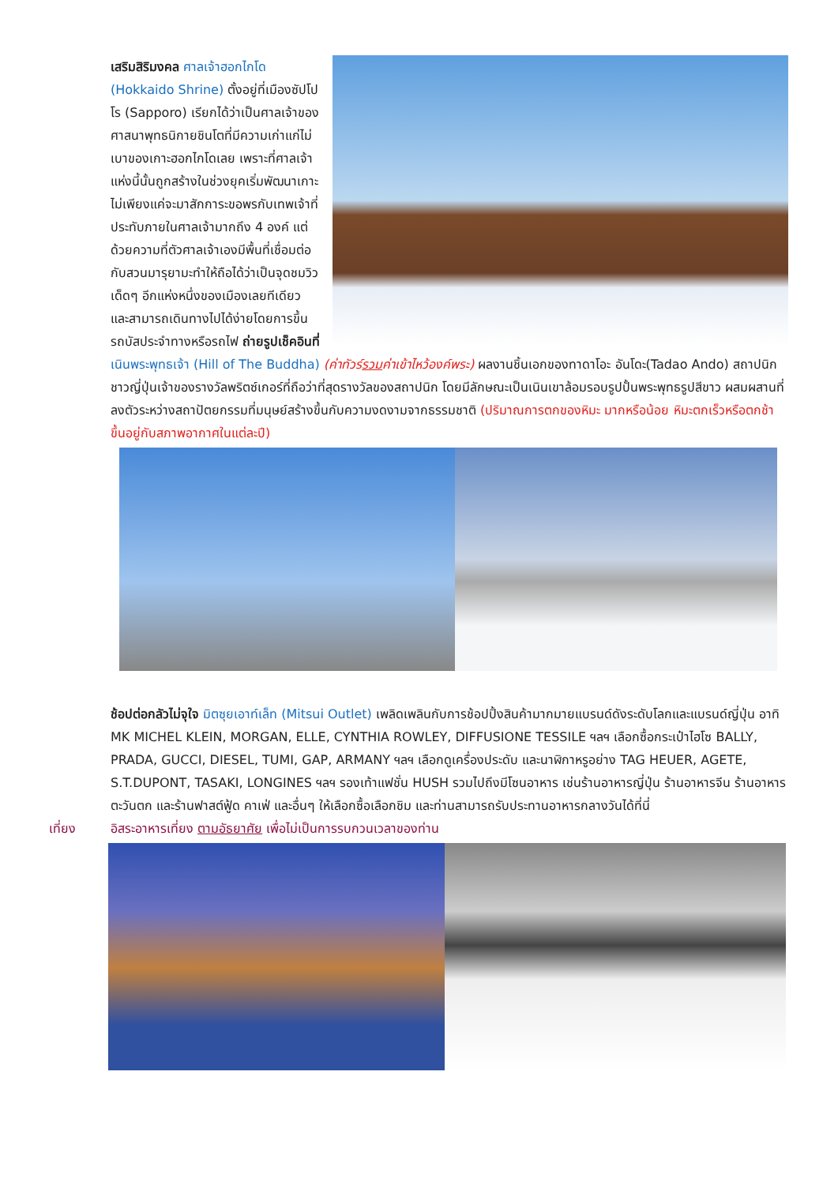เสริมสิริมงคล ศาลเจ้าฮอกไกโด (Hokkaido Shrine) ตั้งอยู่ที่เมืองซัปโปโร (Sapporo) เรียกได้ว่าเป็นศาลเจ้าของศาสนาพุทธนิกายชินโตที่มีความเก่าแก่ไม่เบาของเกาะฮอกไกโดเลย เพราะที่ศาลเจ้าแห่งนี้นั้นถูกสร้างในช่วงยุคเริ่มพัฒนาเกาะ ไม่เพียงแค่จะมาสักการะขอพรกับเทพเจ้าที่ประทับภายในศาลเจ้ามากถึง 4 องค์ แต่ด้วยความที่ตัวศาลเจ้าเองมีพื้นที่เชื่อมต่อกับสวนมารุยามะทำให้ถือได้ว่าเป็นจุดชมวิวเด็ดๆ อีกแห่งหนึ่งของเมืองเลยทีเดียว และสามารถเดินทางไปได้ง่ายโดยการขึ้นรถบัสประจำทางหรือรถไฟ ถ่ายรูปเช็คอินที่ เนินพระพุทธเจ้า (Hill of The Buddha) (ค่าทัวร์รวมค่าเข้าไหว้องค์พระ) ผลงานชิ้นเอกของทาดาโอะ อันโดะ(Tadao Ando) สถาปนิกชาวญี่ปุ่นเจ้าของรางวัลพริตซ์เกอร์ที่ถือว่าที่สุดรางวัลของสถาปนิก โดยมีลักษณะเป็นเนินเขาล้อมรอบรูปปั้นพระพุทธรูปสีขาว ผสมผสานที่ลงตัวระหว่างสถาปัตยกรรมที่มนุษย์สร้างขึ้นกับความงดงามจากธรรมชาติ (ปริมาณการตกของหิมะ มากหรือน้อย หิมะตกเร็วหรือตกช้าขึ้นอยู่กับสภาพอากาศในแต่ละปี)
ช้อปต่อกลัวไม่จุใจ มิตซุยเอาท์เล็ท (Mitsui Outlet) เพลิดเพลินกับการช้อปปิ้งสินค้ามากมายแบรนด์ดังระดับโลกและแบรนด์ญี่ปุ่น อาทิ MK MICHEL KLEIN, MORGAN, ELLE, CYNTHIA ROWLEY, DIFFUSIONE TESSILE ฯลฯ เลือกซื้อกระเป๋าไฮโซ BALLY, PRADA, GUCCI, DIESEL, TUMI, GAP, ARMANY ฯลฯ เลือกดูเครื่องประดับ และนาฬิกาหรูอย่าง TAG HEUER, AGETE, S.T.DUPONT, TASAKI, LONGINES ฯลฯ รองเท้าแฟชั่น HUSH รวมไปถึงมีโซนอาหาร เช่นร้านอาหารญี่ปุ่น ร้านอาหารจีน ร้านอาหารตะวันตก และร้านฟาสต์ฟู้ด คาเฟ่ และอื่นๆ ให้เลือกซื้อเลือกชิม และท่านสามารถรับประทานอาหารกลางวันได้ที่นี่
เที่ยง อิสระอาหารเที่ยง ตามอัธยาศัย เพื่อไม่เป็นการรบกวนเวลาของท่าน